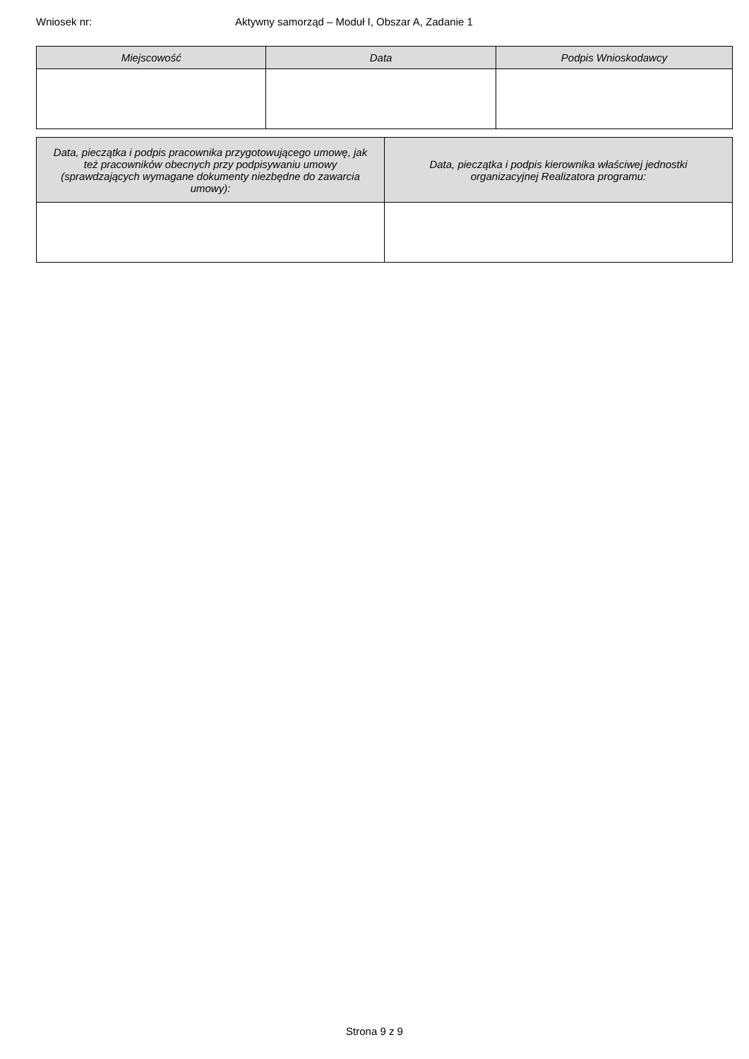Wniosek nr: Aktywny samorząd – Moduł I, Obszar A, Zadanie 1
| Miejscowość | Data | Podpis Wnioskodawcy |
| --- | --- | --- |
| Data, pieczątka i podpis pracownika przygotowującego umowę, jak też pracowników obecnych przy podpisywaniu umowy (sprawdzających wymagane dokumenty niezbędne do zawarcia umowy): | Data, pieczątka i podpis kierownika właściwej jednostki organizacyjnej Realizatora programu: |
| --- | --- |
Strona 9 z 9